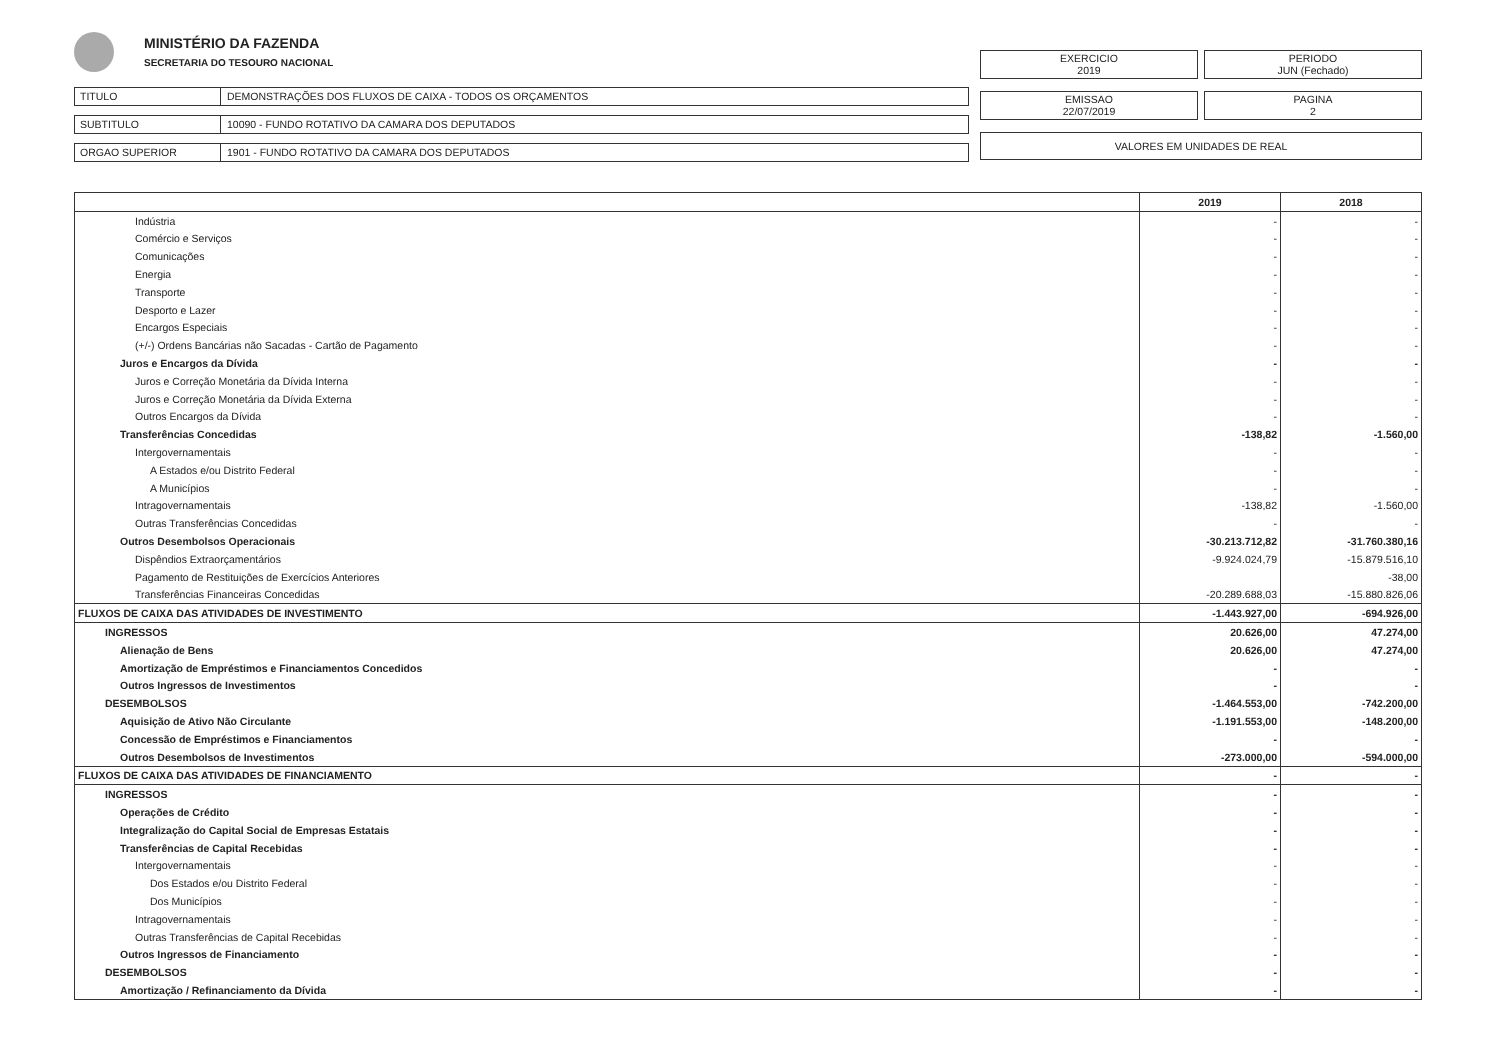MINISTÉRIO DA FAZENDA
SECRETARIA DO TESOURO NACIONAL
TITULO DEMONSTRAÇÕES DOS FLUXOS DE CAIXA - TODOS OS ORÇAMENTOS
SUBTITULO 10090 - FUNDO ROTATIVO DA CAMARA DOS DEPUTADOS
ORGAO SUPERIOR 1901 - FUNDO ROTATIVO DA CAMARA DOS DEPUTADOS
EXERCICIO
2019
PERIODO
JUN (Fechado)
EMISSAO
22/07/2019
PAGINA
2
VALORES EM UNIDADES DE REAL
| | 2019 | 2018 |
| --- | --- | --- |
| Indústria | - | - |
| Comércio e Serviços | - | - |
| Comunicações | - | - |
| Energia | - | - |
| Transporte | - | - |
| Desporto e Lazer | - | - |
| Encargos Especiais | - | - |
| (+/-) Ordens Bancárias não Sacadas - Cartão de Pagamento | - | - |
| Juros e Encargos da Dívida | - | - |
| Juros e Correção Monetária da Dívida Interna | - | - |
| Juros e Correção Monetária da Dívida Externa | - | - |
| Outros Encargos da Dívida | - | - |
| Transferências Concedidas | -138,82 | -1.560,00 |
| Intergovernamentais | - | - |
| A Estados e/ou Distrito Federal | - | - |
| A Municípios | - | - |
| Intragovernamentais | -138,82 | -1.560,00 |
| Outras Transferências Concedidas | - | - |
| Outros Desembolsos Operacionais | -30.213.712,82 | -31.760.380,16 |
| Dispêndios Extraorçamentários | -9.924.024,79 | -15.879.516,10 |
| Pagamento de Restituições de Exercícios Anteriores | | -38,00 |
| Transferências Financeiras Concedidas | -20.289.688,03 | -15.880.826,06 |
| FLUXOS DE CAIXA DAS ATIVIDADES DE INVESTIMENTO | -1.443.927,00 | -694.926,00 |
| INGRESSOS | 20.626,00 | 47.274,00 |
| Alienação de Bens | 20.626,00 | 47.274,00 |
| Amortização de Empréstimos e Financiamentos Concedidos | - | - |
| Outros Ingressos de Investimentos | - | - |
| DESEMBOLSOS | -1.464.553,00 | -742.200,00 |
| Aquisição de Ativo Não Circulante | -1.191.553,00 | -148.200,00 |
| Concessão de Empréstimos e Financiamentos | - | - |
| Outros Desembolsos de Investimentos | -273.000,00 | -594.000,00 |
| FLUXOS DE CAIXA DAS ATIVIDADES DE FINANCIAMENTO | - | - |
| INGRESSOS | - | - |
| Operações de Crédito | - | - |
| Integralização do Capital Social de Empresas Estatais | - | - |
| Transferências de Capital Recebidas | - | - |
| Intergovernamentais | - | - |
| Dos Estados e/ou Distrito Federal | - | - |
| Dos Municípios | - | - |
| Intragovernamentais | - | - |
| Outras Transferências de Capital Recebidas | - | - |
| Outros Ingressos de Financiamento | - | - |
| DESEMBOLSOS | - | - |
| Amortização / Refinanciamento da Dívida | - | - |